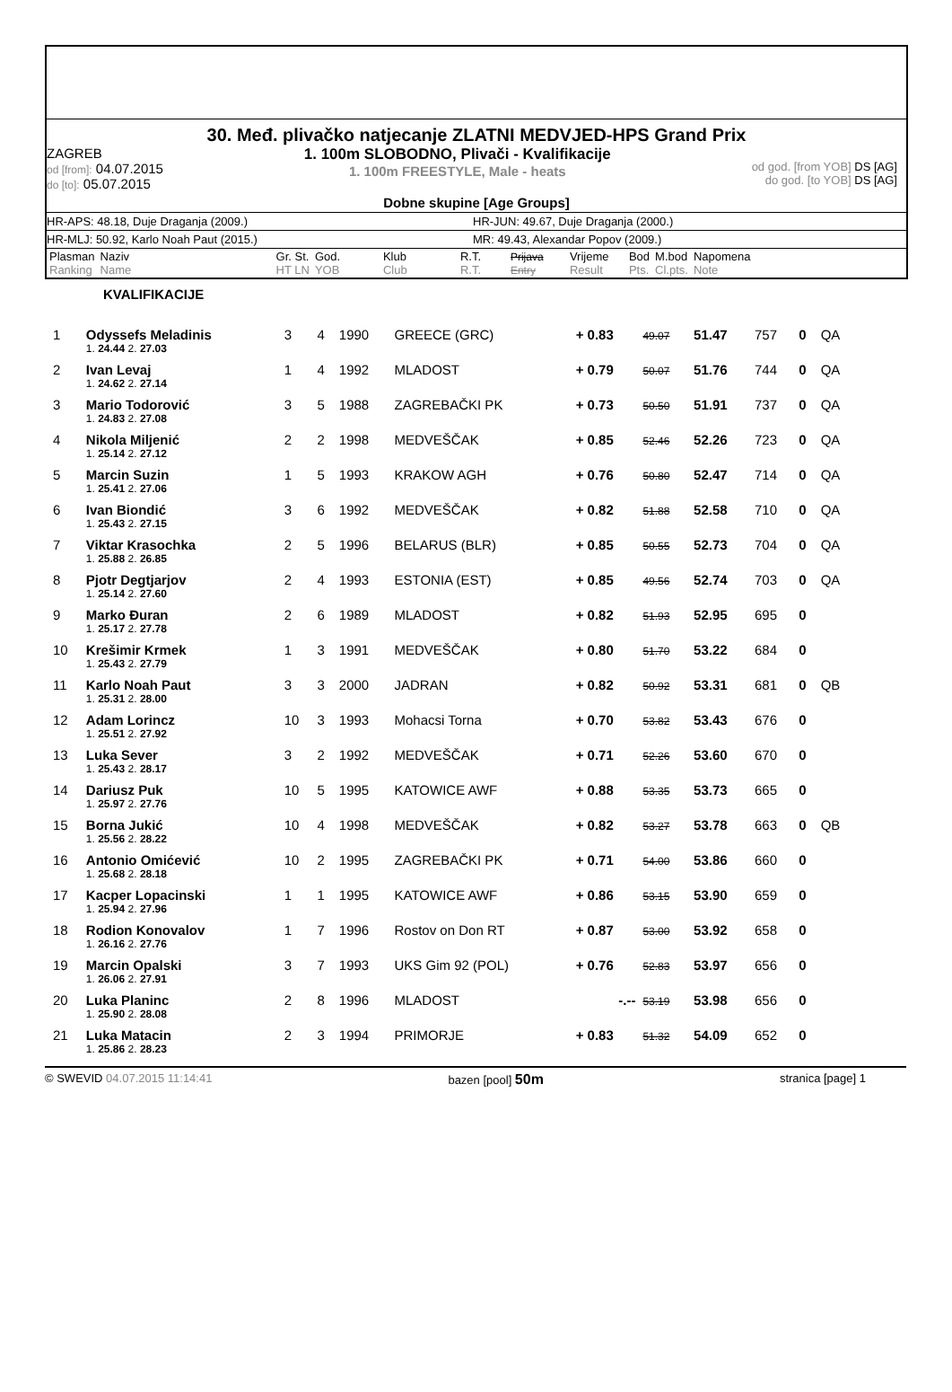30. Međ. plivačko natjecanje ZLATNI MEDVJED-HPS Grand Prix
ZAGREB
od [from]: 04.07.2015
do [to]: 05.07.2015
1. 100m SLOBODNO, Plivači - Kvalifikacije
1. 100m FREESTYLE, Male - heats
od god. [from YOB] DS [AG]
do god. [to YOB] DS [AG]
Dobne skupine [Age Groups]
HR-APS: 48.18, Duje Draganja (2009.) HR-JUN: 49.67, Duje Draganja (2000.)
HR-MLJ: 50.92, Karlo Noah Paut (2015.) MR: 49.43, Alexandar Popov (2009.)
| Plasman Ranking | Naziv Name | Gr. St. HT LN | God. YOB | Klub Club | R.T. R.T. | Prijava Entry | Vrijeme Result | Bod Pts. | M.bod Cl.pts. | Napomena Note |
KVALIFIKACIJE
| 1 | Odyssefs Meladinis | 3 | 4 | 1990 | GREECE (GRC) | + 0.83 | 49.07 | 51.47 | 757 | 0 | QA |
| | 1. 24.44 2. 27.03 | | | | | | | | | | |
| 2 | Ivan Levaj | 1 | 4 | 1992 | MLADOST | + 0.79 | 50.07 | 51.76 | 744 | 0 | QA |
| | 1. 24.62 2. 27.14 | | | | | | | | | | |
| 3 | Mario Todorović | 3 | 5 | 1988 | ZAGREBAČKI PK | + 0.73 | 50.50 | 51.91 | 737 | 0 | QA |
| | 1. 24.83 2. 27.08 | | | | | | | | | | |
| 4 | Nikola Miljenić | 2 | 2 | 1998 | MEDVEŠČAK | + 0.85 | 52.46 | 52.26 | 723 | 0 | QA |
| | 1. 25.14 2. 27.12 | | | | | | | | | | |
| 5 | Marcin Suzin | 1 | 5 | 1993 | KRAKOW AGH | + 0.76 | 50.80 | 52.47 | 714 | 0 | QA |
| | 1. 25.41 2. 27.06 | | | | | | | | | | |
| 6 | Ivan Biondić | 3 | 6 | 1992 | MEDVEŠČAK | + 0.82 | 51.88 | 52.58 | 710 | 0 | QA |
| | 1. 25.43 2. 27.15 | | | | | | | | | | |
| 7 | Viktar Krasochka | 2 | 5 | 1996 | BELARUS (BLR) | + 0.85 | 50.55 | 52.73 | 704 | 0 | QA |
| | 1. 25.88 2. 26.85 | | | | | | | | | | |
| 8 | Pjotr Degtjarjov | 2 | 4 | 1993 | ESTONIA (EST) | + 0.85 | 49.56 | 52.74 | 703 | 0 | QA |
| | 1. 25.14 2. 27.60 | | | | | | | | | | |
| 9 | Marko Đuran | 2 | 6 | 1989 | MLADOST | + 0.82 | 51.93 | 52.95 | 695 | 0 | |
| | 1. 25.17 2. 27.78 | | | | | | | | | | |
| 10 | Krešimir Krmek | 1 | 3 | 1991 | MEDVEŠČAK | + 0.80 | 51.70 | 53.22 | 684 | 0 | |
| | 1. 25.43 2. 27.79 | | | | | | | | | | |
| 11 | Karlo Noah Paut | 3 | 3 | 2000 | JADRAN | + 0.82 | 50.92 | 53.31 | 681 | 0 | QB |
| | 1. 25.31 2. 28.00 | | | | | | | | | | |
| 12 | Adam Lorincz | 10 | 3 | 1993 | Mohacsi Torna | + 0.70 | 53.82 | 53.43 | 676 | 0 | |
| | 1. 25.51 2. 27.92 | | | | | | | | | | |
| 13 | Luka Sever | 3 | 2 | 1992 | MEDVEŠČAK | + 0.71 | 52.26 | 53.60 | 670 | 0 | |
| | 1. 25.43 2. 28.17 | | | | | | | | | | |
| 14 | Dariusz Puk | 10 | 5 | 1995 | KATOWICE AWF | + 0.88 | 53.35 | 53.73 | 665 | 0 | |
| | 1. 25.97 2. 27.76 | | | | | | | | | | |
| 15 | Borna Jukić | 10 | 4 | 1998 | MEDVEŠČAK | + 0.82 | 53.27 | 53.78 | 663 | 0 | QB |
| | 1. 25.56 2. 28.22 | | | | | | | | | | |
| 16 | Antonio Omićević | 10 | 2 | 1995 | ZAGREBAČKI PK | + 0.71 | 54.00 | 53.86 | 660 | 0 | |
| | 1. 25.68 2. 28.18 | | | | | | | | | | |
| 17 | Kacper Lopacinski | 1 | 1 | 1995 | KATOWICE AWF | + 0.86 | 53.15 | 53.90 | 659 | 0 | |
| | 1. 25.94 2. 27.96 | | | | | | | | | | |
| 18 | Rodion Konovalov | 1 | 7 | 1996 | Rostov on Don RT | + 0.87 | 53.00 | 53.92 | 658 | 0 | |
| | 1. 26.16 2. 27.76 | | | | | | | | | | |
| 19 | Marcin Opalski | 3 | 7 | 1993 | UKS Gim 92 (POL) | + 0.76 | 52.83 | 53.97 | 656 | 0 | |
| | 1. 26.06 2. 27.91 | | | | | | | | | | |
| 20 | Luka Planinc | 2 | 8 | 1996 | MLADOST | -.-- | 53.19 | 53.98 | 656 | 0 | |
| | 1. 25.90 2. 28.08 | | | | | | | | | | |
| 21 | Luka Matacin | 2 | 3 | 1994 | PRIMORJE | + 0.83 | 51.32 | 54.09 | 652 | 0 | |
| | 1. 25.86 2. 28.23 | | | | | | | | | | |
© SWEVID 04.07.2015 11:14:41 bazen [pool] 50m
stranica [page] 1